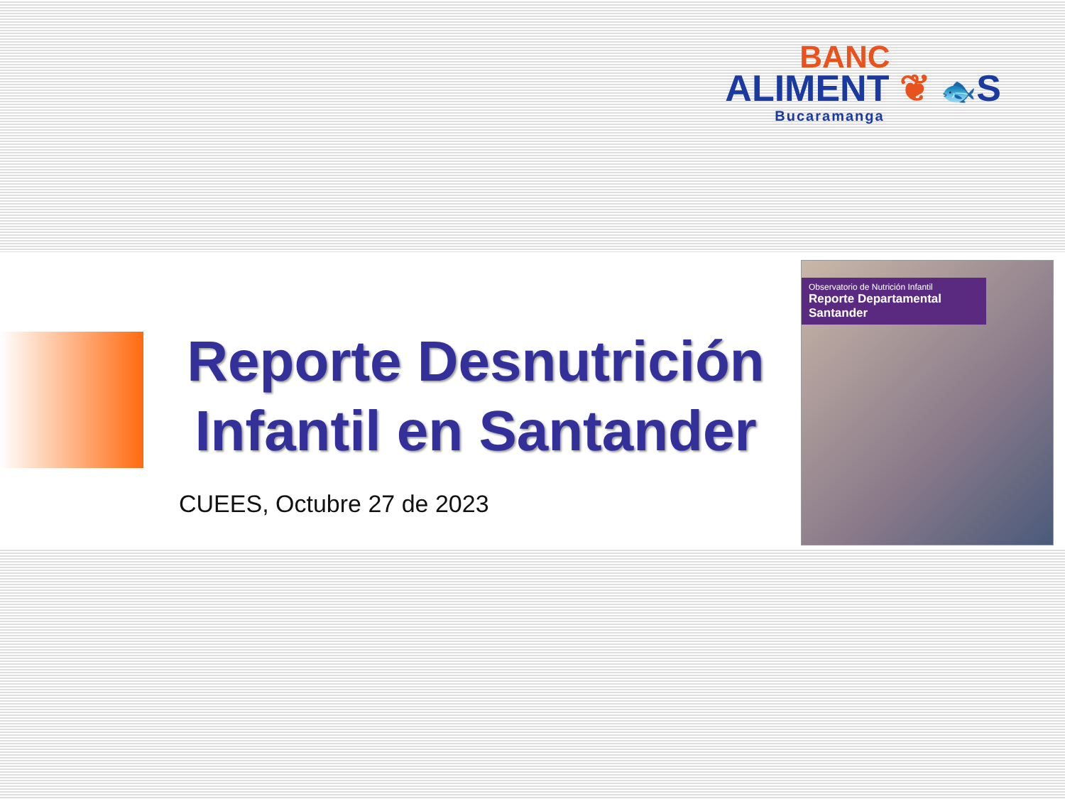BANC
ALIMENT ❦ 🐟S
Bucaramanga
Reporte Desnutrición Infantil en Santander
CUEES, Octubre 27 de 2023
Observatorio de Nutrición Infantil
Reporte Departamental Santander